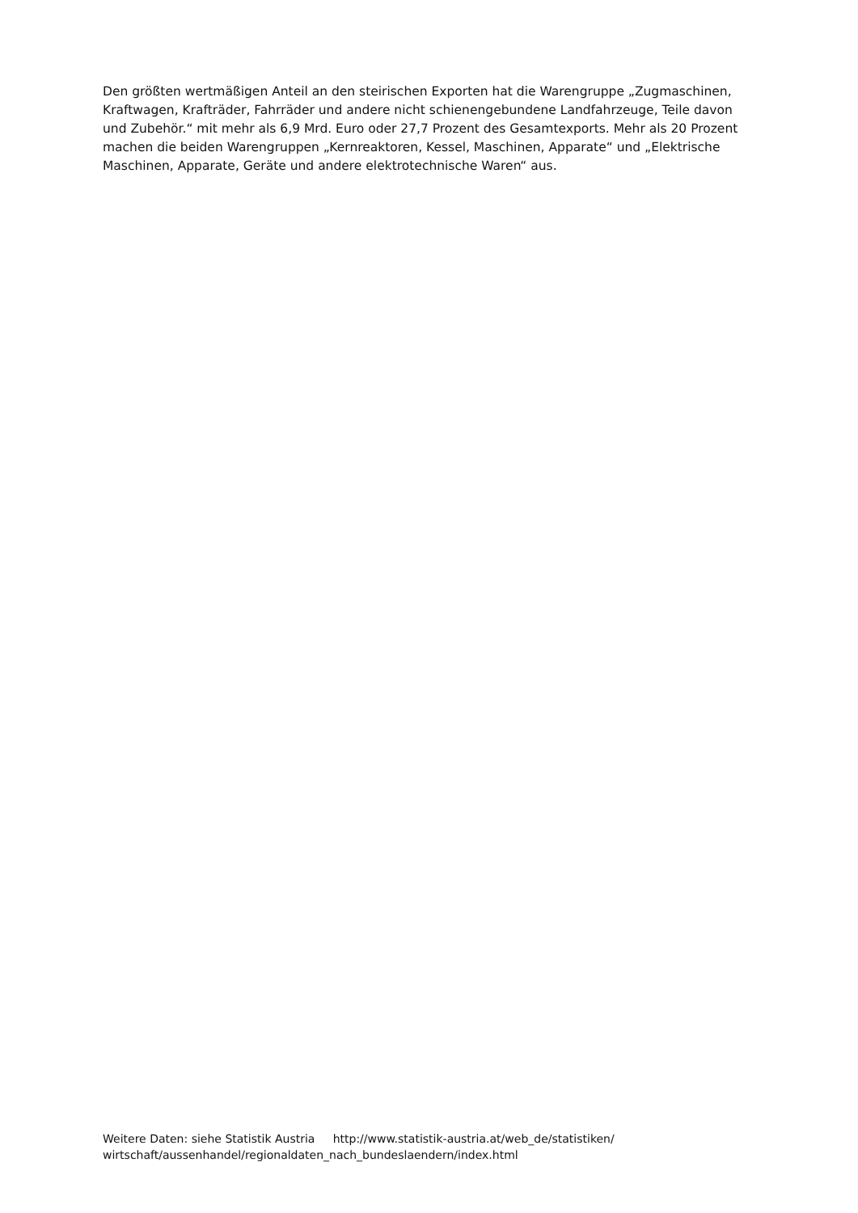Den größten wertmäßigen Anteil an den steirischen Exporten hat die Warengruppe „Zugmaschinen, Kraftwagen, Krafträder, Fahrräder und andere nicht schienengebundene Landfahrzeuge, Teile davon und Zubehör.“ mit mehr als 6,9 Mrd. Euro oder 27,7 Prozent des Gesamtexports. Mehr als 20 Prozent machen die beiden Warengruppen „Kernreaktoren, Kessel, Maschinen, Apparate“ und „Elektrische Maschinen, Apparate, Geräte und andere elektrotechnische Waren“ aus.
Weitere Daten: siehe Statistik Austria http://www.statistik-austria.at/web_de/statistiken/ wirtschaft/aussenhandel/regionaldaten_nach_bundeslaendern/index.html